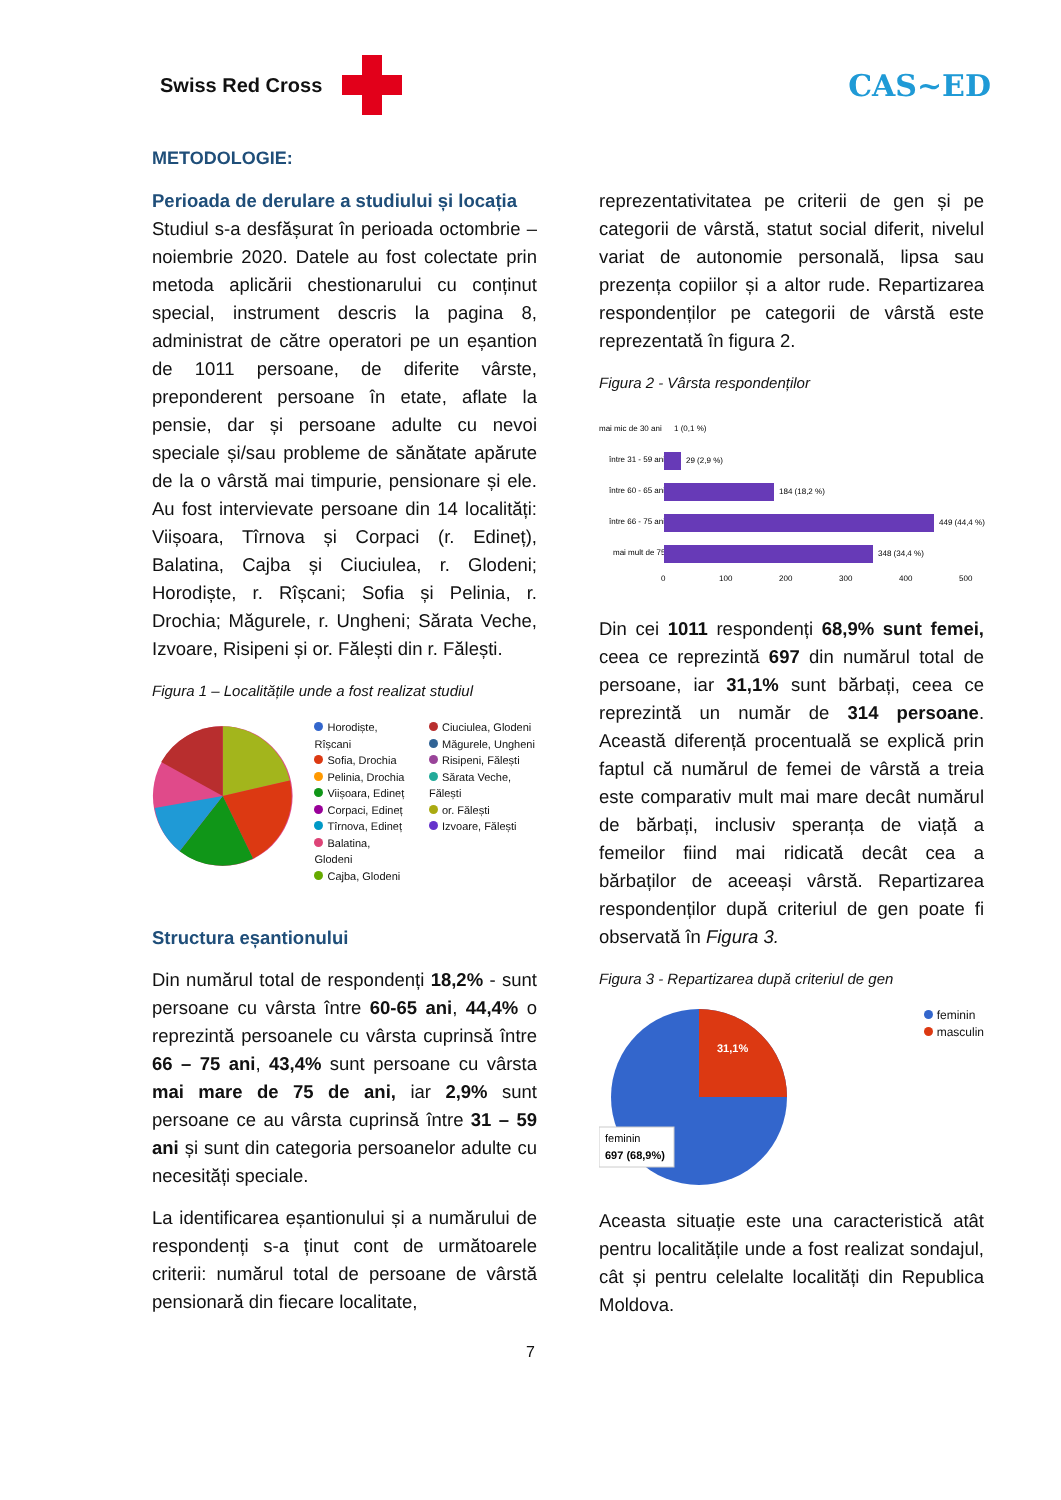Swiss Red Cross
CAS~ED
METODOLOGIE:
Perioada de derulare a studiului și locația
Studiul s-a desfășurat în perioada octombrie – noiembrie 2020. Datele au fost colectate prin metoda aplicării chestionarului cu conținut special, instrument descris la pagina 8, administrat de către operatori pe un eșantion de 1011 persoane, de diferite vârste, preponderent persoane în etate, aflate la pensie, dar și persoane adulte cu nevoi speciale și/sau probleme de sănătate apărute de la o vârstă mai timpurie, pensionare și ele. Au fost intervievate persoane din 14 localități: Viișoara, Tîrnova și Corpaci (r. Edineț), Balatina, Cajba și Ciuciulea, r. Glodeni; Horodiște, r. Rîșcani; Sofia și Pelinia, r. Drochia; Măgurele, r. Ungheni; Sărata Veche, Izvoare, Risipeni și or. Fălești din r. Fălești.
Figura 1 – Localitățile unde a fost realizat studiul
Horodiște, Rîșcani
Sofia, Drochia
Pelinia, Drochia
Viișoara, Edineț
Corpaci, Edineț
Tîrnova, Edineț
Balatina, Glodeni
Cajba, Glodeni
Ciuciulea, Glodeni
Măgurele, Ungheni
Risipeni, Fălești
Sărata Veche, Fălești
or. Fălești
Izvoare, Fălești
Structura eșantionului
Din numărul total de respondenți 18,2% - sunt persoane cu vârsta între 60-65 ani, 44,4% o reprezintă persoanele cu vârsta cuprinsă între 66 – 75 ani, 43,4% sunt persoane cu vârsta mai mare de 75 de ani, iar 2,9% sunt persoane ce au vârsta cuprinsă între 31 – 59 ani și sunt din categoria persoanelor adulte cu necesități speciale.
La identificarea eșantionului și a numărului de respondenți s-a ținut cont de următoarele criterii: numărul total de persoane de vârstă pensionară din fiecare localitate,
reprezentativitatea pe criterii de gen și pe categorii de vârstă, statut social diferit, nivelul variat de autonomie personală, lipsa sau prezența copiilor și a altor rude. Repartizarea respondenților pe categorii de vârstă este reprezentată în figura 2.
Figura 2 - Vârsta respondenților
mai mic de 30 ani
între 31 - 59 ani
între 60 - 65 ani
între 66 - 75 ani
mai mult de 75
1 (0,1 %)
29 (2,9 %)
184 (18,2 %)
449 (44,4 %)
348 (34,4 %)
0
100
200
300
400
500
Din cei 1011 respondenți 68,9% sunt femei, ceea ce reprezintă 697 din numărul total de persoane, iar 31,1% sunt bărbați, ceea ce reprezintă un număr de 314 persoane. Această diferență procentuală se explică prin faptul că numărul de femei de vârstă a treia este comparativ mult mai mare decât numărul de bărbați, inclusiv speranța de viață a femeilor fiind mai ridicată decât cea a bărbaților de aceeași vârstă. Repartizarea respondenților după criteriul de gen poate fi observată în Figura 3.
Figura 3 - Repartizarea după criteriul de gen
31,1%
feminin
697 (68,9%)
feminin
masculin
Aceasta situație este una caracteristică atât pentru localitățile unde a fost realizat sondajul, cât și pentru celelalte localități din Republica Moldova.
7